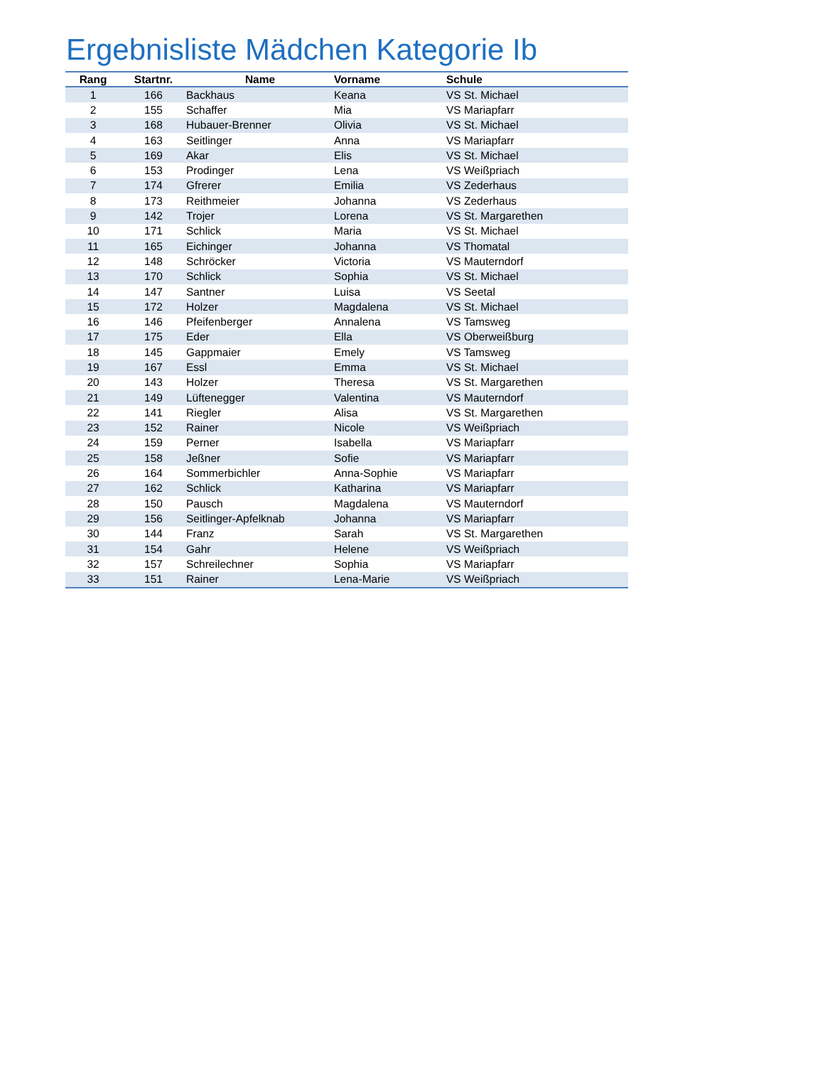Ergebnisliste Mädchen Kategorie Ib
| Rang | Startnr. | Name | Vorname | Schule |
| --- | --- | --- | --- | --- |
| 1 | 166 | Backhaus | Keana | VS St. Michael |
| 2 | 155 | Schaffer | Mia | VS Mariapfarr |
| 3 | 168 | Hubauer-Brenner | Olivia | VS St. Michael |
| 4 | 163 | Seitlinger | Anna | VS Mariapfarr |
| 5 | 169 | Akar | Elis | VS St. Michael |
| 6 | 153 | Prodinger | Lena | VS Weißpriach |
| 7 | 174 | Gfrerer | Emilia | VS Zederhaus |
| 8 | 173 | Reithmeier | Johanna | VS Zederhaus |
| 9 | 142 | Trojer | Lorena | VS St. Margarethen |
| 10 | 171 | Schlick | Maria | VS St. Michael |
| 11 | 165 | Eichinger | Johanna | VS Thomatal |
| 12 | 148 | Schröcker | Victoria | VS Mauterndorf |
| 13 | 170 | Schlick | Sophia | VS St. Michael |
| 14 | 147 | Santner | Luisa | VS Seetal |
| 15 | 172 | Holzer | Magdalena | VS St. Michael |
| 16 | 146 | Pfeifenberger | Annalena | VS Tamsweg |
| 17 | 175 | Eder | Ella | VS Oberweißburg |
| 18 | 145 | Gappmaier | Emely | VS Tamsweg |
| 19 | 167 | Essl | Emma | VS St. Michael |
| 20 | 143 | Holzer | Theresa | VS St. Margarethen |
| 21 | 149 | Lüftenegger | Valentina | VS Mauterndorf |
| 22 | 141 | Riegler | Alisa | VS St. Margarethen |
| 23 | 152 | Rainer | Nicole | VS Weißpriach |
| 24 | 159 | Perner | Isabella | VS Mariapfarr |
| 25 | 158 | Jeßner | Sofie | VS Mariapfarr |
| 26 | 164 | Sommerbichler | Anna-Sophie | VS Mariapfarr |
| 27 | 162 | Schlick | Katharina | VS Mariapfarr |
| 28 | 150 | Pausch | Magdalena | VS Mauterndorf |
| 29 | 156 | Seitlinger-Apfelknab | Johanna | VS Mariapfarr |
| 30 | 144 | Franz | Sarah | VS St. Margarethen |
| 31 | 154 | Gahr | Helene | VS Weißpriach |
| 32 | 157 | Schreilechner | Sophia | VS Mariapfarr |
| 33 | 151 | Rainer | Lena-Marie | VS Weißpriach |